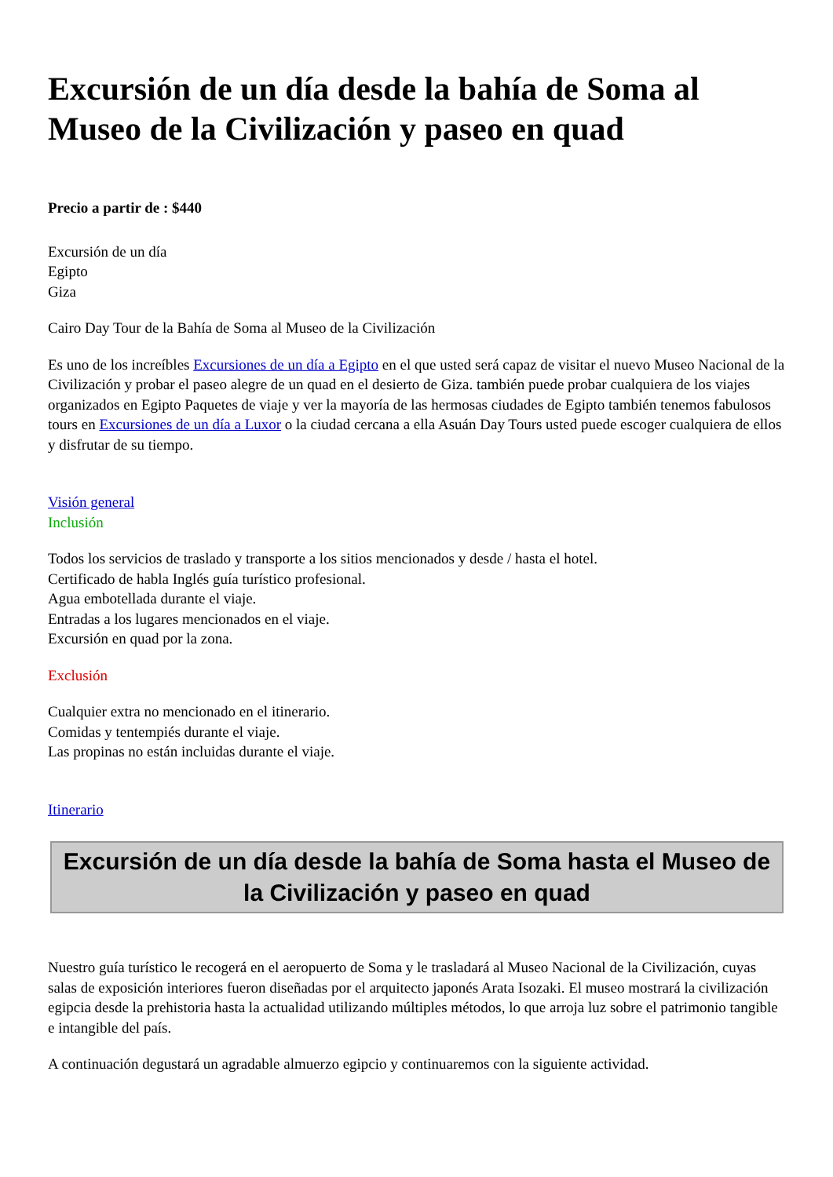Excursión de un día desde la bahía de Soma al Museo de la Civilización y paseo en quad
Precio a partir de : $440
Excursión de un día
Egipto
Giza
Cairo Day Tour de la Bahía de Soma al Museo de la Civilización
Es uno de los increíbles Excursiones de un día a Egipto en el que usted será capaz de visitar el nuevo Museo Nacional de la Civilización y probar el paseo alegre de un quad en el desierto de Giza. también puede probar cualquiera de los viajes organizados en Egipto Paquetes de viaje y ver la mayoría de las hermosas ciudades de Egipto también tenemos fabulosos tours en Excursiones de un día a Luxor o la ciudad cercana a ella Asuán Day Tours usted puede escoger cualquiera de ellos y disfrutar de su tiempo.
Visión general
Inclusión
Todos los servicios de traslado y transporte a los sitios mencionados y desde / hasta el hotel.
Certificado de habla Inglés guía turístico profesional.
Agua embotellada durante el viaje.
Entradas a los lugares mencionados en el viaje.
Excursión en quad por la zona.
Exclusión
Cualquier extra no mencionado en el itinerario.
Comidas y tentempiés durante el viaje.
Las propinas no están incluidas durante el viaje.
Itinerario
Excursión de un día desde la bahía de Soma hasta el Museo de la Civilización y paseo en quad
Nuestro guía turístico le recogerá en el aeropuerto de Soma y le trasladará al Museo Nacional de la Civilización, cuyas salas de exposición interiores fueron diseñadas por el arquitecto japonés Arata Isozaki. El museo mostrará la civilización egipcia desde la prehistoria hasta la actualidad utilizando múltiples métodos, lo que arroja luz sobre el patrimonio tangible e intangible del país.
A continuación degustará un agradable almuerzo egipcio y continuaremos con la siguiente actividad.